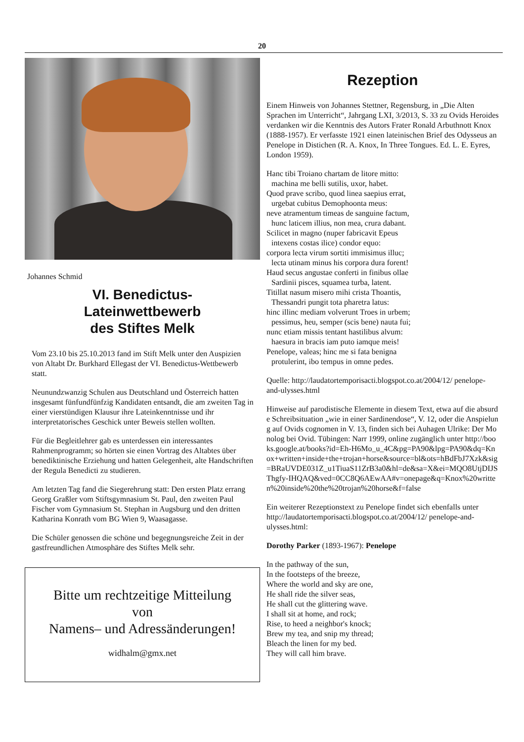20
Johannes Schmid
VI. Benedictus-
Lateinwettbewerb
des Stiftes Melk
Vom 23.10 bis 25.10.2013 fand im Stift Melk unter den Auspizien von Altabt Dr. Burkhard Ellegast der VI. Benedictus-Wettbewerb statt.
Neunundzwanzig Schulen aus Deutschland und Österreich hatten insgesamt fünfundfünfzig Kandidaten entsandt, die am zweiten Tag in einer vierstündigen Klausur ihre Lateinkenntnisse und ihr interpretatorisches Geschick unter Beweis stellen wollten.
Für die Begleitlehrer gab es unterdessen ein interessantes Rahmenprogramm; so hörten sie einen Vortrag des Altabtes über benediktinische Erziehung und hatten Gelegenheit, alte Handschriften der Regula Benedicti zu studieren.
Am letzten Tag fand die Siegerehrung statt: Den ersten Platz errang Georg Graßler vom Stiftsgymnasium St. Paul, den zweiten Paul Fischer vom Gymnasium St. Stephan in Augsburg und den dritten Katharina Konrath vom BG Wien 9, Waasagasse.
Die Schüler genossen die schöne und begegnungsreiche Zeit in der gastfreundlichen Atmosphäre des Stiftes Melk sehr.
Bitte um rechtzeitige Mitteilung
von
Namens– und Adressänderungen!
widhalm@gmx.net
Rezeption
Einem Hinweis von Johannes Stettner, Regensburg, in „Die Alten Sprachen im Unterricht“, Jahrgang LXI, 3/2013, S. 33 zu Ovids Heroides verdanken wir die Kenntnis des Autors Frater Ronald Arbuthnott Knox (1888-1957). Er verfasste 1921 einen lateinischen Brief des Odysseus an Penelope in Distichen (R. A. Knox, In Three Tongues. Ed. L. E. Eyres, London 1959).
Hanc tibi Troiano chartam de litore mitto:
machina me belli sutilis, uxor, habet.
Quod prave scribo, quod linea saepius errat,
urgebat cubitus Demophoonta meus:
neve atramentum timeas de sanguine factum,
hunc laticem illius, non mea, crura dabant.
Scilicet in magno (nuper fabricavit Epeus
intexens costas ilice) condor equo:
corpora lecta virum sortiti immisimus illuc;
lecta utinam minus his corpora dura forent!
Haud secus angustae conferti in finibus ollae
Sardinii pisces, squamea turba, latent.
Titillat nasum misero mihi crista Thoantis,
Thessandri pungit tota pharetra latus:
hinc illinc mediam volverunt Troes in urbem;
pessimus, heu, semper (scis bene) nauta fui;
nunc etiam missis tentant hastilibus alvum:
haesura in bracis iam puto iamque meis!
Penelope, valeas; hinc me si fata benigna
protulerint, ibo tempus in omne pedes.
Quelle: http://laudatortemporisacti.blogspot.co.at/2004/12/ penelope-and-ulysses.html
Hinweise auf parodistische Elemente in diesem Text, etwa auf die absurde Schreibsituation „wie in einer Sardinendose“, V. 12, oder die Anspielung auf Ovids cognomen in V. 13, finden sich bei Auhagen Ulrike: Der Monolog bei Ovid. Tübingen: Narr 1999, online zugänglich unter http://books.google.at/books?id=Eh-H6Mo_u_4C&pg=PA90&lpg=PA90&dq=Knox+written+inside+the+trojan+horse&source=bl&ots=hBdFbJ7Xzk&sig=BRaUVDE031Z_u1TiuaS11ZrB3a0&hl=de&sa=X&ei=MQO8UtjDIJSThgfy-IHQAQ&ved=0CC8Q6AEwAA#v=onepage&q=Knox%20written%20inside%20the%20trojan%20horse&f=false
Ein weiterer Rezeptionstext zu Penelope findet sich ebenfalls unter http://laudatortemporisacti.blogspot.co.at/2004/12/ penelope-and-ulysses.html:
Dorothy Parker (1893-1967): Penelope
In the pathway of the sun,
In the footsteps of the breeze,
Where the world and sky are one,
He shall ride the silver seas,
He shall cut the glittering wave.
I shall sit at home, and rock;
Rise, to heed a neighbor's knock;
Brew my tea, and snip my thread;
Bleach the linen for my bed.
They will call him brave.